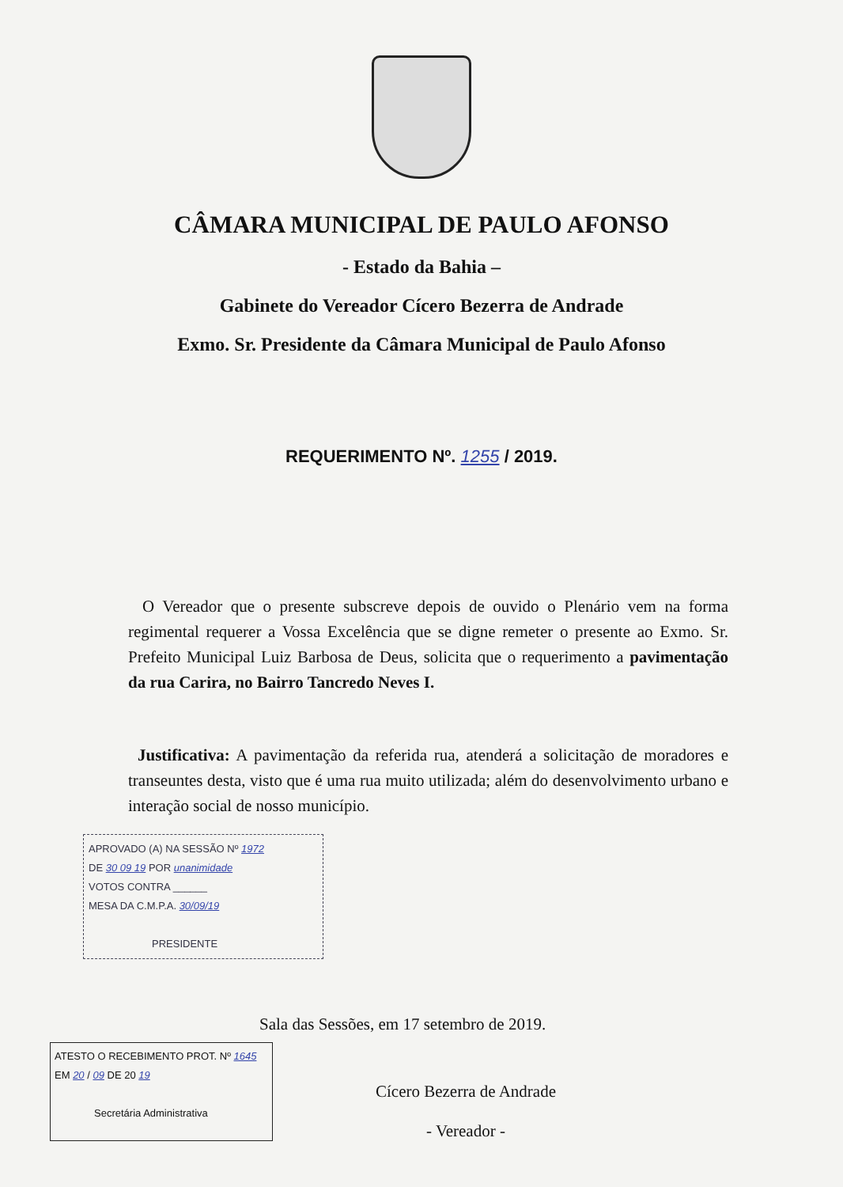CÂMARA MUNICIPAL DE PAULO AFONSO
- Estado da Bahia –
Gabinete do Vereador Cícero Bezerra de Andrade
Exmo. Sr. Presidente da Câmara Municipal de Paulo Afonso
REQUERIMENTO Nº. 1255 / 2019.
O Vereador que o presente subscreve depois de ouvido o Plenário vem na forma regimental requerer a Vossa Excelência que se digne remeter o presente ao Exmo. Sr. Prefeito Municipal Luiz Barbosa de Deus, solicita que o requerimento a pavimentação da rua Carira, no Bairro Tancredo Neves I.
Justificativa: A pavimentação da referida rua, atenderá a solicitação de moradores e transeuntes desta, visto que é uma rua muito utilizada; além do desenvolvimento urbano e interação social de nosso município.
APROVADO (A) NA SESSÃO Nº 1972
DE 30 09 19 POR unanimidade
VOTOS CONTRA ______
MESA DA C.M.P.A. 30/09/19
PRESIDENTE
Sala das Sessões, em 17 setembro de 2019.
ATESTO O RECEBIMENTO PROT. Nº 1645
EM 20 / 09 DE 20 19
Secretária Administrativa
Cícero Bezerra de Andrade
- Vereador -